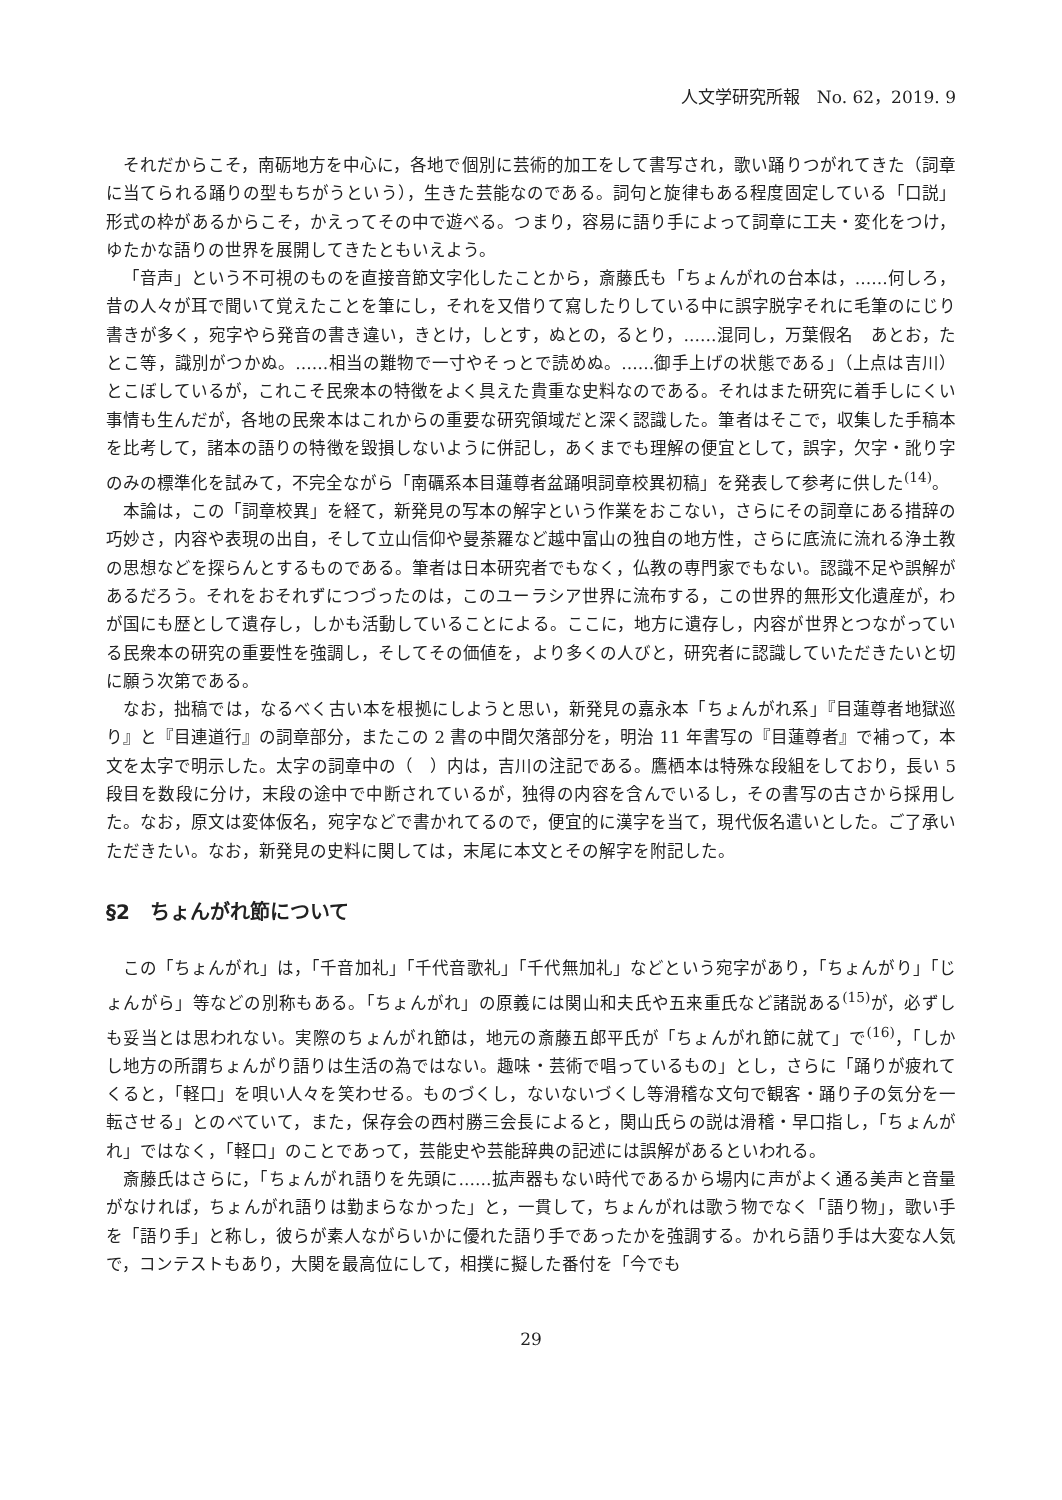人文学研究所報　No. 62，2019. 9
それだからこそ，南砺地方を中心に，各地で個別に芸術的加工をして書写され，歌い踊りつがれてきた（詞章に当てられる踊りの型もちがうという），生きた芸能なのである。詞句と旋律もある程度固定している「口説」形式の枠があるからこそ，かえってその中で遊べる。つまり，容易に語り手によって詞章に工夫・変化をつけ，ゆたかな語りの世界を展開してきたともいえよう。
「音声」という不可視のものを直接音節文字化したことから，斎藤氏も「ちょんがれの台本は，……何しろ，昔の人々が耳で聞いて覚えたことを筆にし，それを又借りて寫したりしている中に誤字脱字それに毛筆のにじり書きが多く，宛字やら発音の書き違い，きとけ，しとす，ぬとの，るとり，……混同し，万葉假名　あとお，たとこ等，識別がつかぬ。……相当の難物で一寸やそっとで読めぬ。……御手上げの状態である」（上点は吉川）とこぼしているが，これこそ民衆本の特徴をよく具えた貴重な史料なのである。それはまた研究に着手しにくい事情も生んだが，各地の民衆本はこれからの重要な研究領域だと深く認識した。筆者はそこで，収集した手稿本を比考して，諸本の語りの特徴を毀損しないように併記し，あくまでも理解の便宜として，誤字，欠字・訛り字のみの標準化を試みて，不完全ながら「南礪系本目蓮尊者盆踊唄詞章校異初稿」を発表して参考に供した<sup>(14)</sup>。
本論は，この「詞章校異」を経て，新発見の写本の解字という作業をおこない，さらにその詞章にある措辞の巧妙さ，内容や表現の出自，そして立山信仰や曼荼羅など越中富山の独自の地方性，さらに底流に流れる浄土教の思想などを探らんとするものである。筆者は日本研究者でもなく，仏教の専門家でもない。認識不足や誤解があるだろう。それをおそれずにつづったのは，このユーラシア世界に流布する，この世界的無形文化遺産が，わが国にも歴として遺存し，しかも活動していることによる。ここに，地方に遺存し，内容が世界とつながっている民衆本の研究の重要性を強調し，そしてその価値を，より多くの人びと，研究者に認識していただきたいと切に願う次第である。
なお，拙稿では，なるべく古い本を根拠にしようと思い，新発見の嘉永本「ちょんがれ系」『目蓮尊者地獄巡り』と『目連道行』の詞章部分，またこの 2 書の中間欠落部分を，明治 11 年書写の『目蓮尊者』で補って，本文を太字で明示した。太字の詞章中の（　）内は，吉川の注記である。鷹栖本は特殊な段組をしており，長い 5 段目を数段に分け，末段の途中で中断されているが，独得の内容を含んでいるし，その書写の古さから採用した。なお，原文は変体仮名，宛字などで書かれてるので，便宜的に漢字を当て，現代仮名遣いとした。ご了承いただきたい。なお，新発見の史料に関しては，末尾に本文とその解字を附記した。
§2　ちょんがれ節について
この「ちょんがれ」は，「千音加礼」「千代音歌礼」「千代無加礼」などという宛字があり，「ちょんがり」「じょんがら」等などの別称もある。「ちょんがれ」の原義には関山和夫氏や五来重氏など諸説ある<sup>(15)</sup>が，必ずしも妥当とは思われない。実際のちょんがれ節は，地元の斎藤五郎平氏が「ちょんがれ節に就て」で<sup>(16)</sup>，「しかし地方の所謂ちょんがり語りは生活の為ではない。趣味・芸術で唱っているもの」とし，さらに「踊りが疲れてくると，「軽口」を唄い人々を笑わせる。ものづくし，ないないづくし等滑稽な文句で観客・踊り子の気分を一転させる」とのべていて，また，保存会の西村勝三会長によると，関山氏らの説は滑稽・早口指し，「ちょんがれ」ではなく，「軽口」のことであって，芸能史や芸能辞典の記述には誤解があるといわれる。
斎藤氏はさらに，「ちょんがれ語りを先頭に……拡声器もない時代であるから場内に声がよく通る美声と音量がなければ，ちょんがれ語りは勤まらなかった」と，一貫して，ちょんがれは歌う物でなく「語り物」，歌い手を「語り手」と称し，彼らが素人ながらいかに優れた語り手であったかを強調する。かれら語り手は大変な人気で，コンテストもあり，大関を最高位にして，相撲に擬した番付を「今でも
29